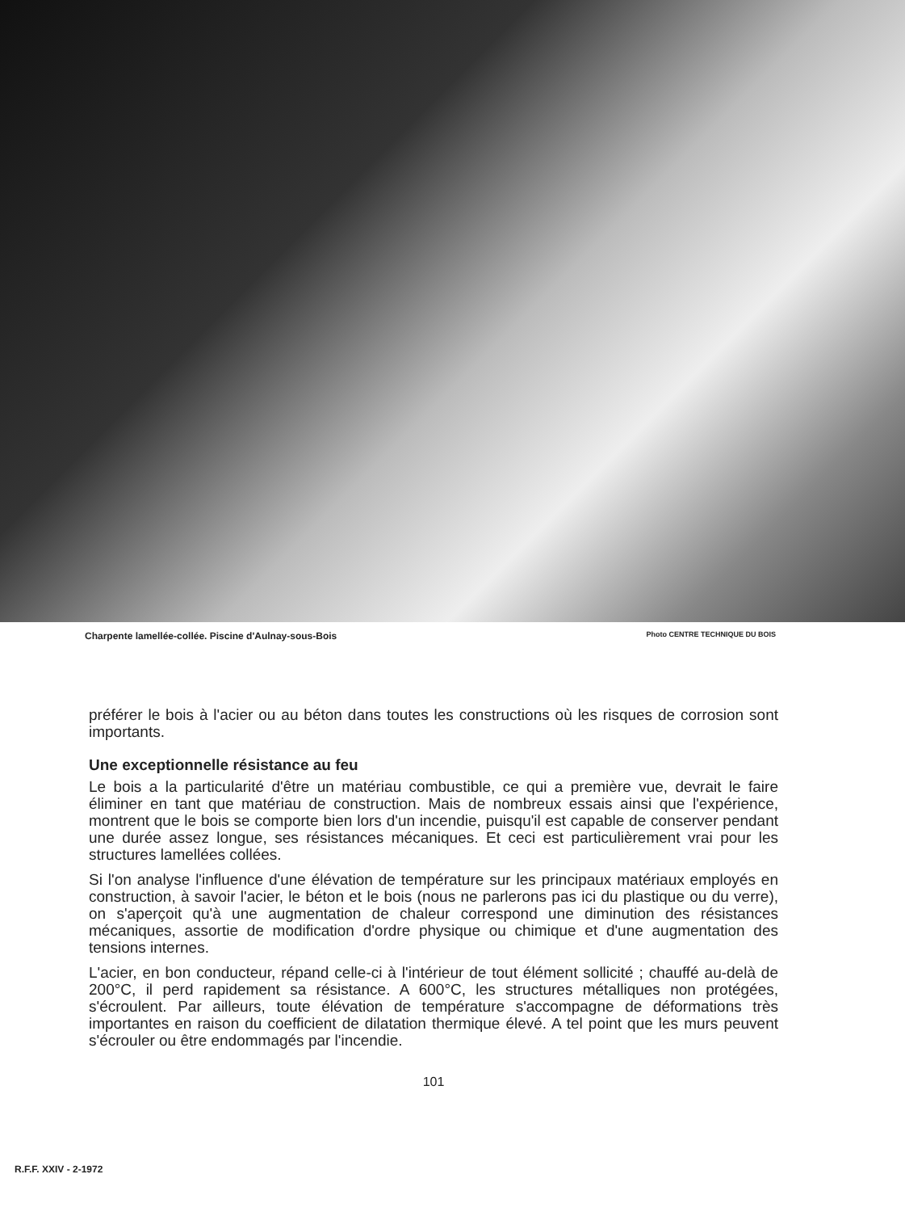Charpente lamellée-collée. Piscine d'Aulnay-sous-Bois Photo CENTRE TECHNIQUE DU BOIS
préférer le bois à l'acier ou au béton dans toutes les constructions où les risques de corrosion sont importants.
Une exceptionnelle résistance au feu
Le bois a la particularité d'être un matériau combustible, ce qui a première vue, devrait le faire éliminer en tant que matériau de construction. Mais de nombreux essais ainsi que l'expérience, montrent que le bois se comporte bien lors d'un incendie, puisqu'il est capable de conserver pendant une durée assez longue, ses résistances mécaniques. Et ceci est particulièrement vrai pour les structures lamellées collées.
Si l'on analyse l'influence d'une élévation de température sur les principaux matériaux employés en construction, à savoir l'acier, le béton et le bois (nous ne parlerons pas ici du plastique ou du verre), on s'aperçoit qu'à une augmentation de chaleur correspond une diminution des résistances mécaniques, assortie de modification d'ordre physique ou chimique et d'une augmentation des tensions internes.
L'acier, en bon conducteur, répand celle-ci à l'intérieur de tout élément sollicité ; chauffé au-delà de 200°C, il perd rapidement sa résistance. A 600°C, les structures métalliques non protégées, s'écroulent. Par ailleurs, toute élévation de température s'accompagne de déformations très importantes en raison du coefficient de dilatation thermique élevé. A tel point que les murs peuvent s'écrouler ou être endommagés par l'incendie.
101
R.F.F. XXIV - 2-1972